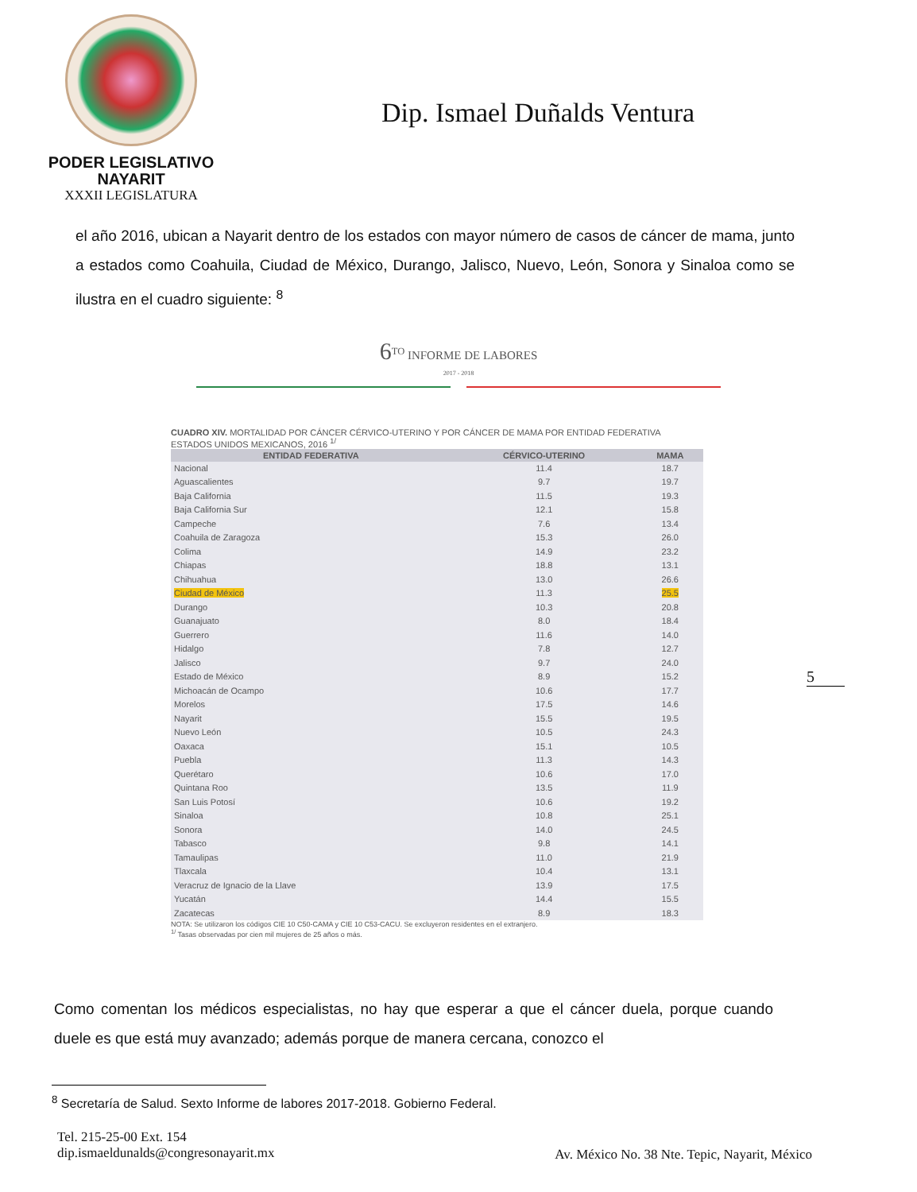PODER LEGISLATIVO
NAYARIT
XXXII LEGISLATURA
Dip. Ismael Duñalds Ventura
el año 2016, ubican a Nayarit dentro de los estados con mayor número de casos de cáncer de mama, junto a estados como Coahuila, Ciudad de México, Durango, Jalisco, Nuevo, León, Sonora y Sinaloa como se ilustra en el cuadro siguiente: <sup>8</sup>
6<sup>TO</sup> INFORME DE LABORES
2017 - 2018
CUADRO XIV. MORTALIDAD POR CÁNCER CÉRVICO-UTERINO Y POR CÁNCER DE MAMA POR ENTIDAD FEDERATIVA
ESTADOS UNIDOS MEXICANOS, 2016 <sup>1/</sup>
| ENTIDAD FEDERATIVA | CÉRVICO-UTERINO | MAMA |
| --- | --- | --- |
| Nacional | 11.4 | 18.7 |
| Aguascalientes | 9.7 | 19.7 |
| Baja California | 11.5 | 19.3 |
| Baja California Sur | 12.1 | 15.8 |
| Campeche | 7.6 | 13.4 |
| Coahuila de Zaragoza | 15.3 | 26.0 |
| Colima | 14.9 | 23.2 |
| Chiapas | 18.8 | 13.1 |
| Chihuahua | 13.0 | 26.6 |
| Ciudad de México | 11.3 | 25.5 |
| Durango | 10.3 | 20.8 |
| Guanajuato | 8.0 | 18.4 |
| Guerrero | 11.6 | 14.0 |
| Hidalgo | 7.8 | 12.7 |
| Jalisco | 9.7 | 24.0 |
| Estado de México | 8.9 | 15.2 |
| Michoacán de Ocampo | 10.6 | 17.7 |
| Morelos | 17.5 | 14.6 |
| Nayarit | 15.5 | 19.5 |
| Nuevo León | 10.5 | 24.3 |
| Oaxaca | 15.1 | 10.5 |
| Puebla | 11.3 | 14.3 |
| Querétaro | 10.6 | 17.0 |
| Quintana Roo | 13.5 | 11.9 |
| San Luis Potosí | 10.6 | 19.2 |
| Sinaloa | 10.8 | 25.1 |
| Sonora | 14.0 | 24.5 |
| Tabasco | 9.8 | 14.1 |
| Tamaulipas | 11.0 | 21.9 |
| Tlaxcala | 10.4 | 13.1 |
| Veracruz de Ignacio de la Llave | 13.9 | 17.5 |
| Yucatán | 14.4 | 15.5 |
| Zacatecas | 8.9 | 18.3 |
NOTA: Se utilizaron los códigos CIE 10 C50-CAMA y CIE 10 C53-CACU. Se excluyeron residentes en el extranjero.
<sup>1/</sup> Tasas observadas por cien mil mujeres de 25 años o más.
5
Como comentan los médicos especialistas, no hay que esperar a que el cáncer duela, porque cuando duele es que está muy avanzado; además porque de manera cercana, conozco el
<sup>8</sup> Secretaría de Salud. Sexto Informe de labores 2017-2018. Gobierno Federal.
Tel. 215-25-00 Ext. 154
dip.ismaeldunalds@congresonayarit.mx
Av. México No. 38 Nte. Tepic, Nayarit, México